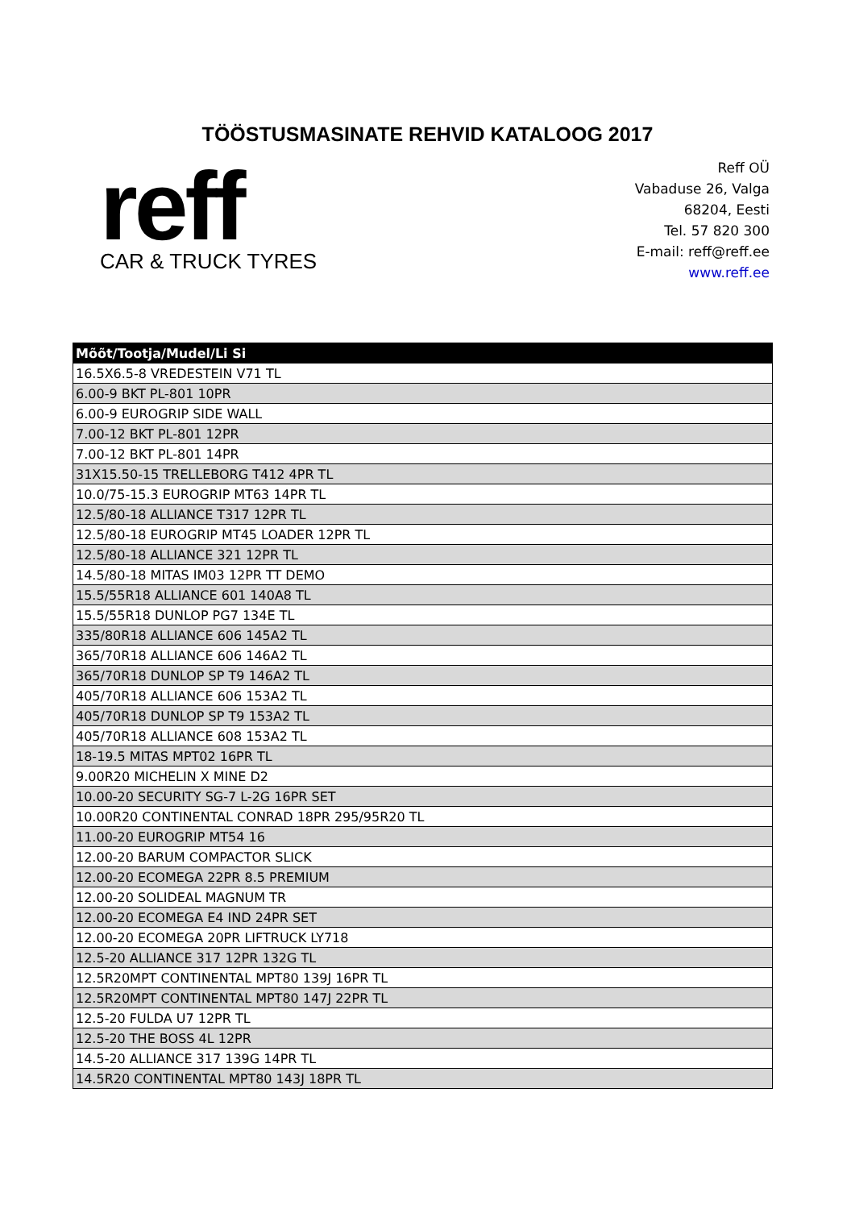TÖÖSTUSMASINATE REHVID KATALOOG 2017
reff
CAR & TRUCK TYRES
Reff OÜ
Vabaduse 26, Valga
68204, Eesti
Tel. 57 820 300
E-mail: reff@reff.ee
www.reff.ee
| Mõõt/Tootja/Mudel/Li Si |
| --- |
| 16.5X6.5-8 VREDESTEIN V71 TL |
| 6.00-9 BKT PL-801 10PR |
| 6.00-9 EUROGRIP SIDE WALL |
| 7.00-12 BKT PL-801 12PR |
| 7.00-12 BKT PL-801 14PR |
| 31X15.50-15 TRELLEBORG T412 4PR TL |
| 10.0/75-15.3 EUROGRIP MT63 14PR TL |
| 12.5/80-18 ALLIANCE T317 12PR TL |
| 12.5/80-18 EUROGRIP MT45 LOADER 12PR TL |
| 12.5/80-18 ALLIANCE 321 12PR TL |
| 14.5/80-18 MITAS IM03 12PR TT DEMO |
| 15.5/55R18 ALLIANCE 601 140A8 TL |
| 15.5/55R18 DUNLOP PG7 134E TL |
| 335/80R18 ALLIANCE 606 145A2 TL |
| 365/70R18 ALLIANCE 606 146A2 TL |
| 365/70R18 DUNLOP SP T9 146A2 TL |
| 405/70R18 ALLIANCE 606 153A2 TL |
| 405/70R18 DUNLOP SP T9 153A2 TL |
| 405/70R18 ALLIANCE 608 153A2 TL |
| 18-19.5 MITAS MPT02 16PR TL |
| 9.00R20 MICHELIN X MINE D2 |
| 10.00-20 SECURITY SG-7 L-2G 16PR SET |
| 10.00R20 CONTINENTAL CONRAD 18PR 295/95R20 TL |
| 11.00-20 EUROGRIP MT54 16 |
| 12.00-20 BARUM COMPACTOR SLICK |
| 12.00-20 ECOMEGA 22PR 8.5 PREMIUM |
| 12.00-20 SOLIDEAL MAGNUM TR |
| 12.00-20 ECOMEGA E4 IND 24PR SET |
| 12.00-20 ECOMEGA 20PR LIFTRUCK LY718 |
| 12.5-20 ALLIANCE 317 12PR 132G TL |
| 12.5R20MPT CONTINENTAL MPT80 139J 16PR TL |
| 12.5R20MPT CONTINENTAL MPT80 147J 22PR TL |
| 12.5-20 FULDA U7 12PR TL |
| 12.5-20 THE BOSS 4L 12PR |
| 14.5-20 ALLIANCE 317 139G 14PR TL |
| 14.5R20 CONTINENTAL MPT80 143J 18PR TL |